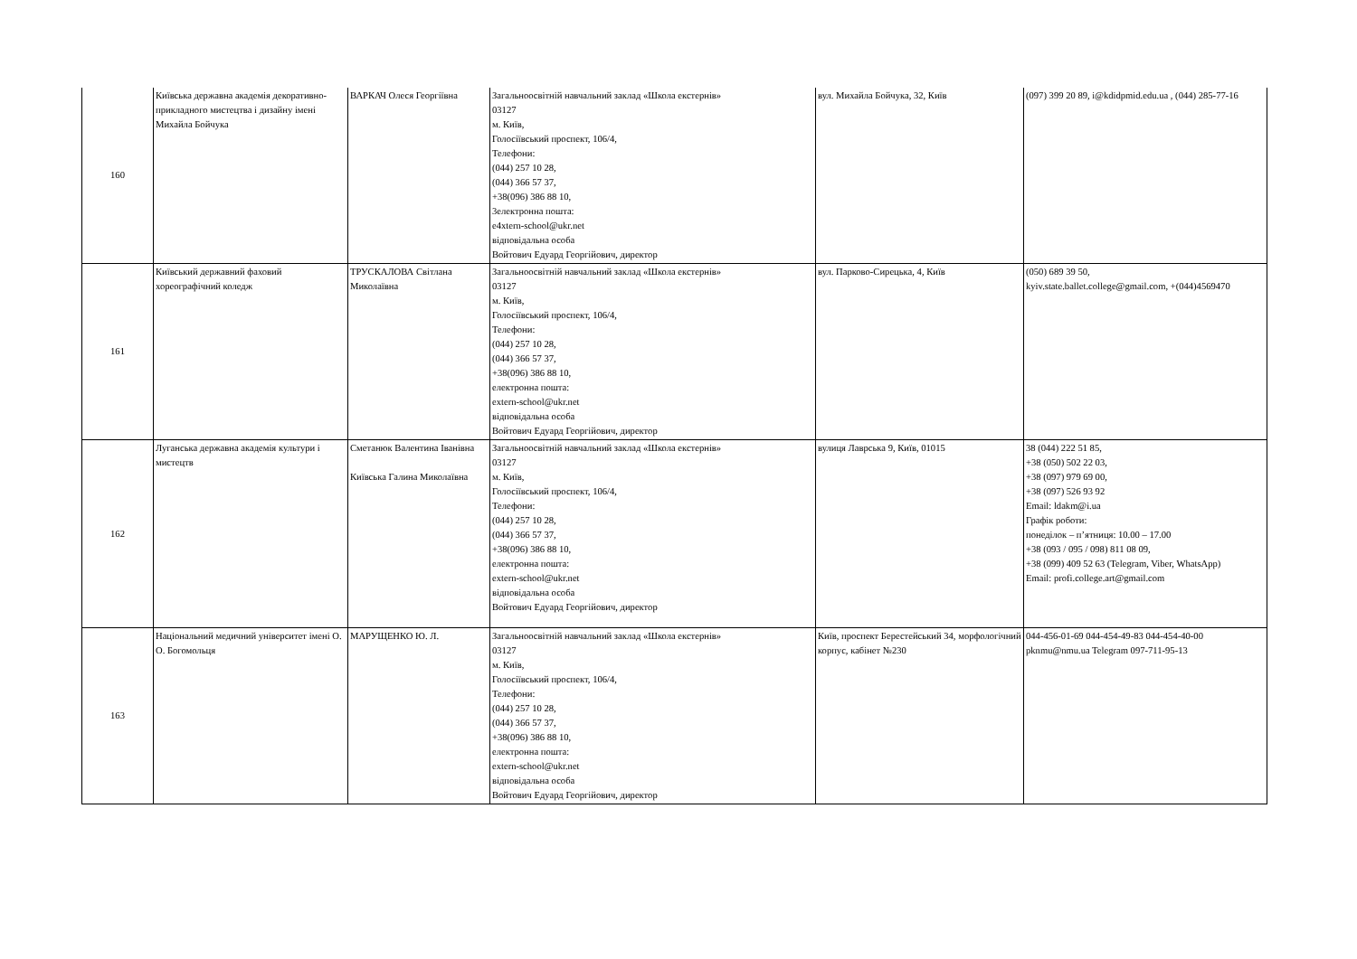| 160 | Київська державна академія декоративно-прикладного мистецтва і дизайну імені Михайла Бойчука | ВАРКАЧ Олеся Георгіївна | Загальноосвітній навчальний заклад «Школа екстернів» 03127 м. Київ, Голосіївський проспект, 106/4, Телефони: (044) 257 10 28, (044) 366 57 37, +38(096) 386 88 10, 3електронна пошта: e4xtern-school@ukr.net відповідальна особа Войтович Едуард Георгійович, директор | вул. Михайла Бойчука, 32, Київ | (097) 399 20 89, i@kdidpmid.edu.ua , (044) 285-77-16 |
| 161 | Київський державний фаховий хореографічний коледж | ТРУСКАЛОВА Світлана Миколаївна | Загальноосвітній навчальний заклад «Школа екстернів» 03127 м. Київ, Голосіївський проспект, 106/4, Телефони: (044) 257 10 28, (044) 366 57 37, +38(096) 386 88 10, електронна пошта: extern-school@ukr.net відповідальна особа Войтович Едуард Георгійович, директор | вул. Парково-Сирецька, 4, Київ | (050) 689 39 50, kyiv.state.ballet.college@gmail.com, +(044)4569470 |
| 162 | Луганська державна академія культури і мистецтв | Сметанюк Валентина Іванівна Київська Галина Миколаївна | Загальноосвітній навчальний заклад «Школа екстернів» 03127 м. Київ, Голосіївський проспект, 106/4, Телефони: (044) 257 10 28, (044) 366 57 37, +38(096) 386 88 10, електронна пошта: extern-school@ukr.net відповідальна особа Войтович Едуард Георгійович, директор | вулиця Лаврська 9, Київ, 01015 | 38 (044) 222 51 85, +38 (050) 502 22 03, +38 (097) 979 69 00, +38 (097) 526 93 92 Email: ldakm@i.ua Графік роботи: понеділок – п’ятниця: 10.00 – 17.00 +38 (093 / 095 / 098) 811 08 09, +38 (099) 409 52 63 (Telegram, Viber, WhatsApp) Email: profi.college.art@gmail.com |
| 163 | Національний медичний університет імені О. О. Богомольця | МАРУЩЕНКО Ю. Л. | Загальноосвітній навчальний заклад «Школа екстернів» 03127 м. Київ, Голосіївський проспект, 106/4, Телефони: (044) 257 10 28, (044) 366 57 37, +38(096) 386 88 10, електронна пошта: extern-school@ukr.net відповідальна особа Войтович Едуард Георгійович, директор | Київ, проспект Берестейський 34, морфологічний корпус, кабінет №230 | 044-456-01-69 044-454-49-83 044-454-40-00 pknmu@nmu.ua Telegram 097-711-95-13 |